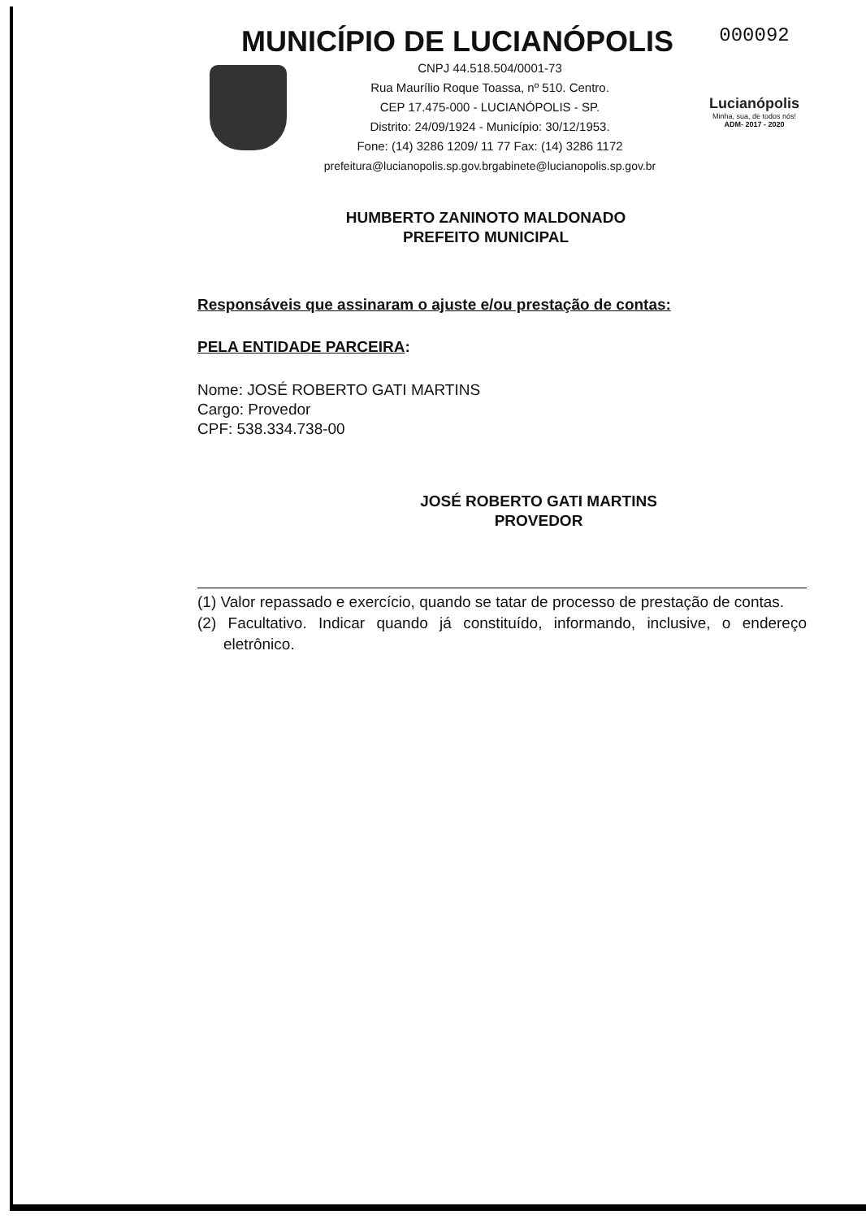MUNICÍPIO DE LUCIANÓPOLIS
CNPJ 44.518.504/0001-73
Rua Maurílio Roque Toassa, nº 510. Centro.
CEP 17.475-000 - LUCIANÓPOLIS - SP.
Distrito: 24/09/1924 - Município: 30/12/1953.
Fone: (14) 3286 1209/ 11 77 Fax: (14) 3286 1172
prefeitura@lucianopolis.sp.gov.brgabinete@lucianopolis.sp.gov.br
000092
Lucianópolis
Minha, sua, de todos nós!
ADM- 2017 - 2020
HUMBERTO ZANINOTO MALDONADO
PREFEITO MUNICIPAL
Responsáveis que assinaram o ajuste e/ou prestação de contas:
PELA ENTIDADE PARCEIRA:
Nome: JOSÉ ROBERTO GATI MARTINS
Cargo: Provedor
CPF: 538.334.738-00
JOSÉ ROBERTO GATI MARTINS
PROVEDOR
(1) Valor repassado e exercício, quando se tatar de processo de prestação de contas.
(2) Facultativo. Indicar quando já constituído, informando, inclusive, o endereço eletrônico.